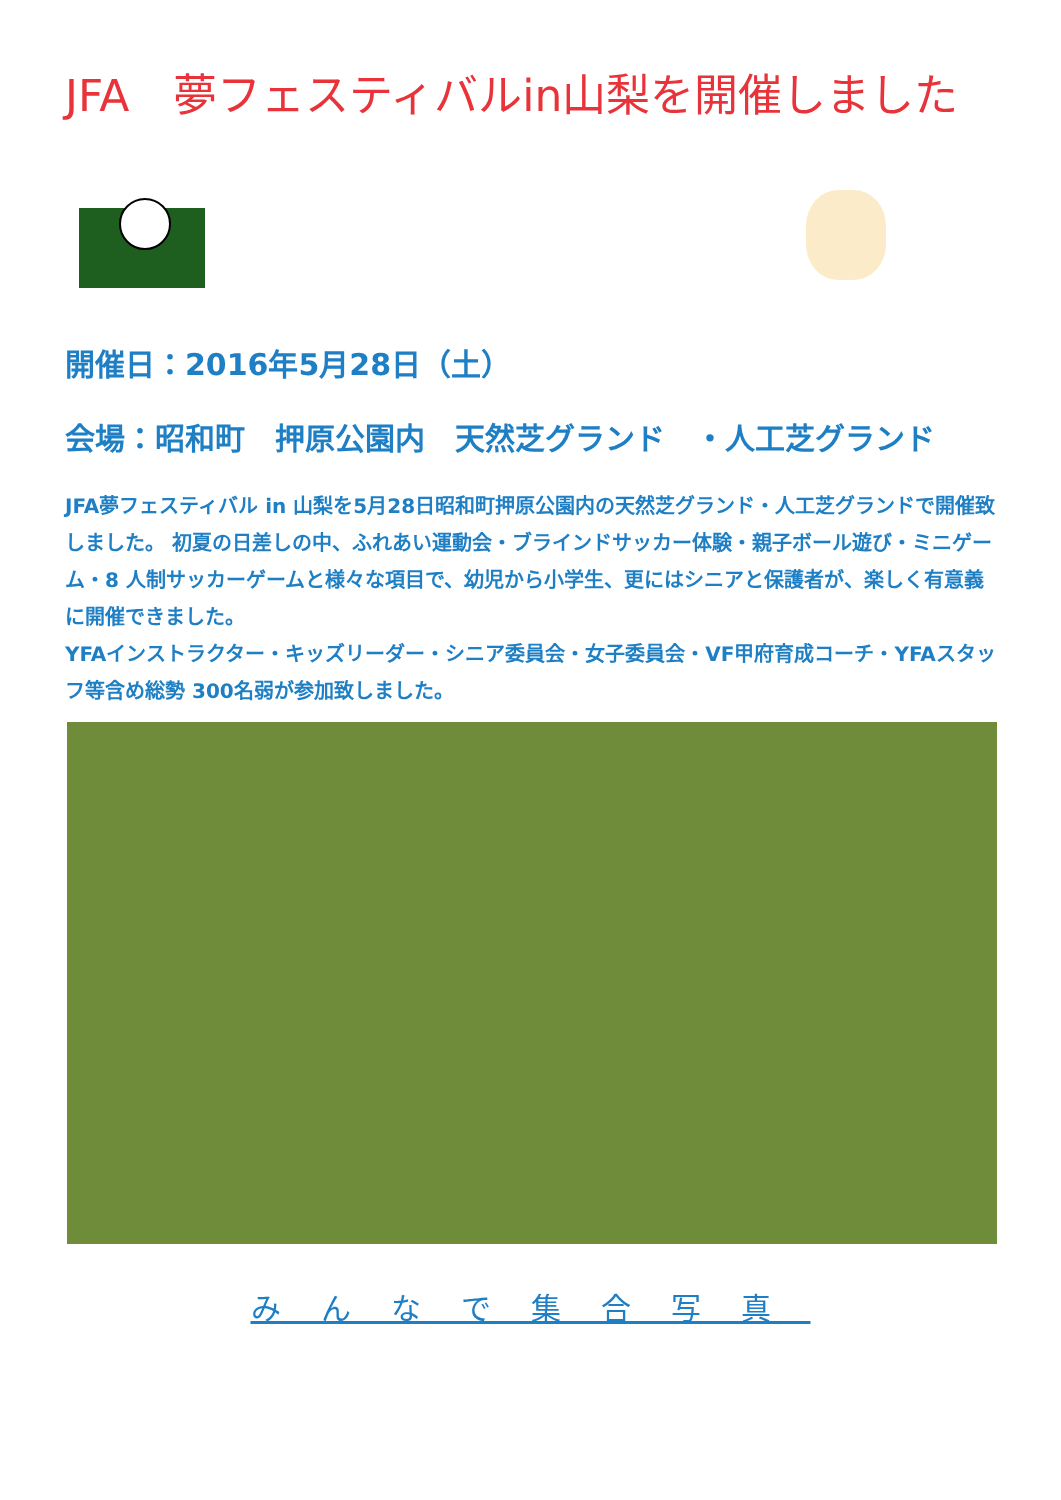JFA　夢フェスティバルin山梨を開催しました
開催日：2016年5月28日（土）
会場：昭和町　押原公園内　天然芝グランド　・人工芝グランド
JFA夢フェスティバル in 山梨を5月28日昭和町押原公園内の天然芝グランド・人工芝グランドで開催致しました。 初夏の日差しの中、ふれあい運動会・ブラインドサッカー体験・親子ボール遊び・ミニゲーム・8 人制サッカーゲームと様々な項目で、幼児から小学生、更にはシニアと保護者が、楽しく有意義に開催できました。
YFAインストラクター・キッズリーダー・シニア委員会・女子委員会・VF甲府育成コーチ・YFAスタッフ等含め総勢 300名弱が参加致しました。
みんなで集合写真